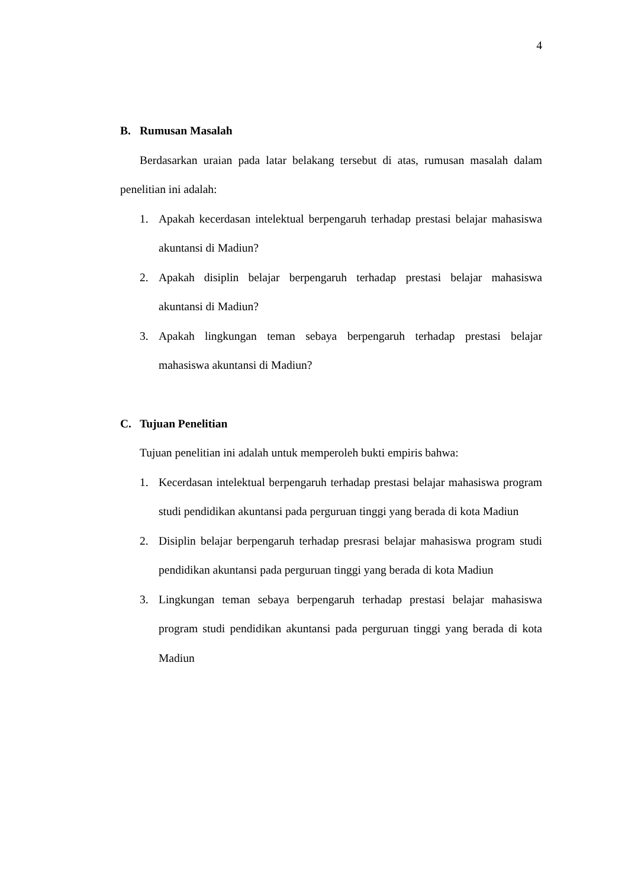4
B. Rumusan Masalah
Berdasarkan uraian pada latar belakang tersebut di atas, rumusan masalah dalam penelitian ini adalah:
1. Apakah kecerdasan intelektual berpengaruh terhadap prestasi belajar mahasiswa akuntansi di Madiun?
2. Apakah disiplin belajar berpengaruh terhadap prestasi belajar mahasiswa akuntansi di Madiun?
3. Apakah lingkungan teman sebaya berpengaruh terhadap prestasi belajar mahasiswa akuntansi di Madiun?
C. Tujuan Penelitian
Tujuan penelitian ini adalah untuk memperoleh bukti empiris bahwa:
1. Kecerdasan intelektual berpengaruh terhadap prestasi belajar mahasiswa program studi pendidikan akuntansi pada perguruan tinggi yang berada di kota Madiun
2. Disiplin belajar berpengaruh terhadap presrasi belajar mahasiswa program studi pendidikan akuntansi pada perguruan tinggi yang berada di kota Madiun
3. Lingkungan teman sebaya berpengaruh terhadap prestasi belajar mahasiswa program studi pendidikan akuntansi pada perguruan tinggi yang berada di kota Madiun